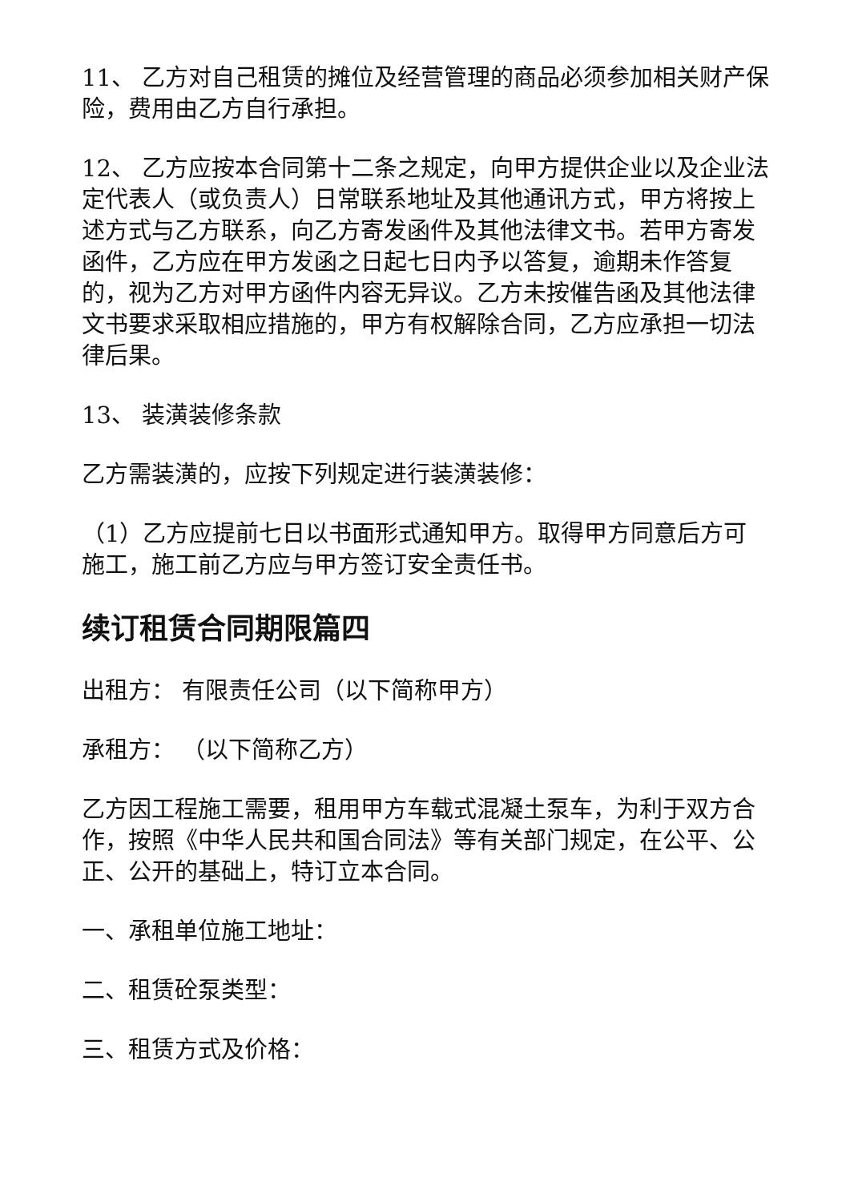11、 乙方对自己租赁的摊位及经营管理的商品必须参加相关财产保险，费用由乙方自行承担。
12、 乙方应按本合同第十二条之规定，向甲方提供企业以及企业法定代表人（或负责人）日常联系地址及其他通讯方式，甲方将按上述方式与乙方联系，向乙方寄发函件及其他法律文书。若甲方寄发函件，乙方应在甲方发函之日起七日内予以答复，逾期未作答复的，视为乙方对甲方函件内容无异议。乙方未按催告函及其他法律文书要求采取相应措施的，甲方有权解除合同，乙方应承担一切法律后果。
13、 装潢装修条款
乙方需装潢的，应按下列规定进行装潢装修：
（1）乙方应提前七日以书面形式通知甲方。取得甲方同意后方可施工，施工前乙方应与甲方签订安全责任书。
续订租赁合同期限篇四
出租方： 有限责任公司（以下简称甲方）
承租方： （以下简称乙方）
乙方因工程施工需要，租用甲方车载式混凝土泵车，为利于双方合作，按照《中华人民共和国合同法》等有关部门规定，在公平、公正、公开的基础上，特订立本合同。
一、承租单位施工地址：
二、租赁砼泵类型：
三、租赁方式及价格：